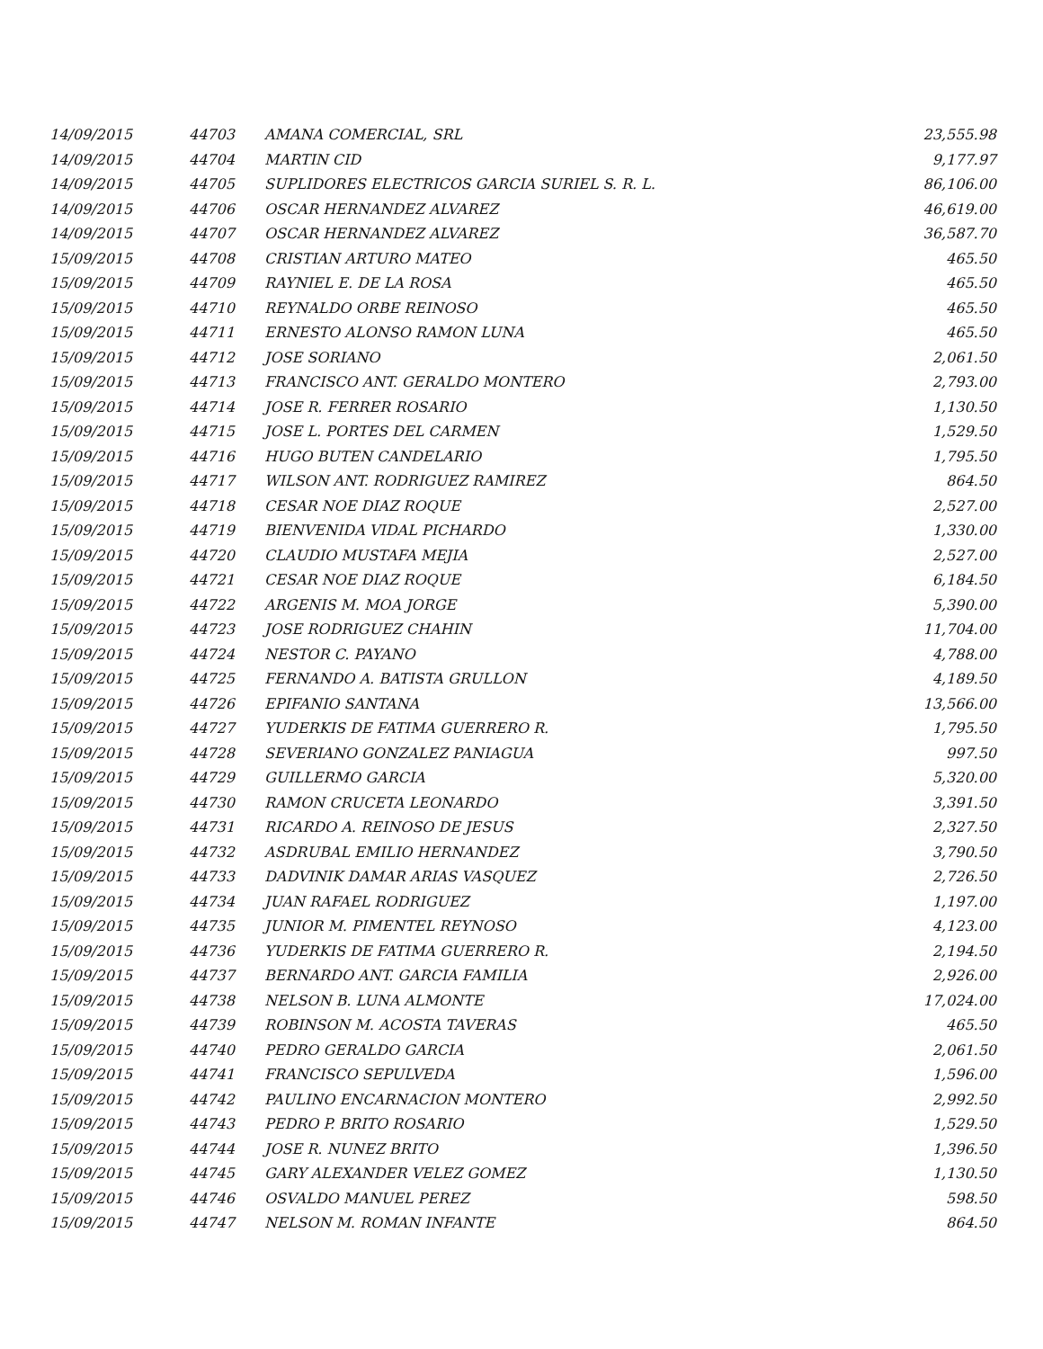| 14/09/2015 | 44703 | AMANA COMERCIAL, SRL | 23,555.98 |
| 14/09/2015 | 44704 | MARTIN CID | 9,177.97 |
| 14/09/2015 | 44705 | SUPLIDORES ELECTRICOS GARCIA SURIEL S. R. L. | 86,106.00 |
| 14/09/2015 | 44706 | OSCAR HERNANDEZ ALVAREZ | 46,619.00 |
| 14/09/2015 | 44707 | OSCAR HERNANDEZ ALVAREZ | 36,587.70 |
| 15/09/2015 | 44708 | CRISTIAN ARTURO MATEO | 465.50 |
| 15/09/2015 | 44709 | RAYNIEL E. DE LA ROSA | 465.50 |
| 15/09/2015 | 44710 | REYNALDO ORBE REINOSO | 465.50 |
| 15/09/2015 | 44711 | ERNESTO ALONSO RAMON LUNA | 465.50 |
| 15/09/2015 | 44712 | JOSE SORIANO | 2,061.50 |
| 15/09/2015 | 44713 | FRANCISCO ANT. GERALDO MONTERO | 2,793.00 |
| 15/09/2015 | 44714 | JOSE R. FERRER ROSARIO | 1,130.50 |
| 15/09/2015 | 44715 | JOSE L. PORTES DEL CARMEN | 1,529.50 |
| 15/09/2015 | 44716 | HUGO BUTEN CANDELARIO | 1,795.50 |
| 15/09/2015 | 44717 | WILSON ANT. RODRIGUEZ RAMIREZ | 864.50 |
| 15/09/2015 | 44718 | CESAR NOE DIAZ ROQUE | 2,527.00 |
| 15/09/2015 | 44719 | BIENVENIDA VIDAL PICHARDO | 1,330.00 |
| 15/09/2015 | 44720 | CLAUDIO MUSTAFA MEJIA | 2,527.00 |
| 15/09/2015 | 44721 | CESAR NOE DIAZ ROQUE | 6,184.50 |
| 15/09/2015 | 44722 | ARGENIS M. MOA JORGE | 5,390.00 |
| 15/09/2015 | 44723 | JOSE RODRIGUEZ CHAHIN | 11,704.00 |
| 15/09/2015 | 44724 | NESTOR C. PAYANO | 4,788.00 |
| 15/09/2015 | 44725 | FERNANDO A. BATISTA GRULLON | 4,189.50 |
| 15/09/2015 | 44726 | EPIFANIO SANTANA | 13,566.00 |
| 15/09/2015 | 44727 | YUDERKIS DE FATIMA GUERRERO R. | 1,795.50 |
| 15/09/2015 | 44728 | SEVERIANO GONZALEZ PANIAGUA | 997.50 |
| 15/09/2015 | 44729 | GUILLERMO GARCIA | 5,320.00 |
| 15/09/2015 | 44730 | RAMON CRUCETA LEONARDO | 3,391.50 |
| 15/09/2015 | 44731 | RICARDO A. REINOSO DE JESUS | 2,327.50 |
| 15/09/2015 | 44732 | ASDRUBAL EMILIO HERNANDEZ | 3,790.50 |
| 15/09/2015 | 44733 | DADVINIK DAMAR ARIAS VASQUEZ | 2,726.50 |
| 15/09/2015 | 44734 | JUAN RAFAEL RODRIGUEZ | 1,197.00 |
| 15/09/2015 | 44735 | JUNIOR M. PIMENTEL REYNOSO | 4,123.00 |
| 15/09/2015 | 44736 | YUDERKIS DE FATIMA GUERRERO R. | 2,194.50 |
| 15/09/2015 | 44737 | BERNARDO ANT. GARCIA FAMILIA | 2,926.00 |
| 15/09/2015 | 44738 | NELSON B. LUNA ALMONTE | 17,024.00 |
| 15/09/2015 | 44739 | ROBINSON M. ACOSTA TAVERAS | 465.50 |
| 15/09/2015 | 44740 | PEDRO GERALDO GARCIA | 2,061.50 |
| 15/09/2015 | 44741 | FRANCISCO SEPULVEDA | 1,596.00 |
| 15/09/2015 | 44742 | PAULINO ENCARNACION MONTERO | 2,992.50 |
| 15/09/2015 | 44743 | PEDRO P. BRITO ROSARIO | 1,529.50 |
| 15/09/2015 | 44744 | JOSE R. NUNEZ BRITO | 1,396.50 |
| 15/09/2015 | 44745 | GARY ALEXANDER VELEZ GOMEZ | 1,130.50 |
| 15/09/2015 | 44746 | OSVALDO MANUEL PEREZ | 598.50 |
| 15/09/2015 | 44747 | NELSON M. ROMAN INFANTE | 864.50 |